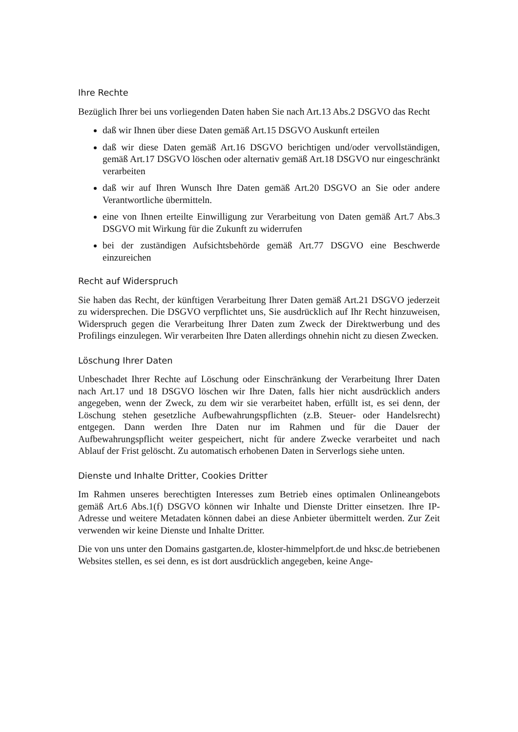Ihre Rechte
Bezüglich Ihrer bei uns vorliegenden Daten haben Sie nach Art.13 Abs.2 DSGVO das Recht
daß wir Ihnen über diese Daten gemäß Art.15 DSGVO Auskunft erteilen
daß wir diese Daten gemäß Art.16 DSGVO berichtigen und/oder vervollständigen, gemäß Art.17 DSGVO löschen oder alternativ gemäß Art.18 DSGVO nur eingeschränkt verarbeiten
daß wir auf Ihren Wunsch Ihre Daten gemäß Art.20 DSGVO an Sie oder andere Verantwortliche übermitteln.
eine von Ihnen erteilte Einwilligung zur Verarbeitung von Daten gemäß Art.7 Abs.3 DSGVO mit Wirkung für die Zukunft zu widerrufen
bei der zuständigen Aufsichtsbehörde gemäß Art.77 DSGVO eine Beschwerde einzureichen
Recht auf Widerspruch
Sie haben das Recht, der künftigen Verarbeitung Ihrer Daten gemäß Art.21 DSGVO jederzeit zu widersprechen. Die DSGVO verpflichtet uns, Sie ausdrücklich auf Ihr Recht hinzuweisen, Widerspruch gegen die Verarbeitung Ihrer Daten zum Zweck der Direktwerbung und des Profilings einzulegen. Wir verarbeiten Ihre Daten allerdings ohnehin nicht zu diesen Zwecken.
Löschung Ihrer Daten
Unbeschadet Ihrer Rechte auf Löschung oder Einschränkung der Verarbeitung Ihrer Daten nach Art.17 und 18 DSGVO löschen wir Ihre Daten, falls hier nicht ausdrücklich anders angegeben, wenn der Zweck, zu dem wir sie verarbeitet haben, erfüllt ist, es sei denn, der Löschung stehen gesetzliche Aufbewahrungspflichten (z.B. Steuer- oder Handelsrecht) entgegen. Dann werden Ihre Daten nur im Rahmen und für die Dauer der Aufbewahrungspflicht weiter gespeichert, nicht für andere Zwecke verarbeitet und nach Ablauf der Frist gelöscht. Zu automatisch erhobenen Daten in Serverlogs siehe unten.
Dienste und Inhalte Dritter, Cookies Dritter
Im Rahmen unseres berechtigten Interesses zum Betrieb eines optimalen Onlineangebots gemäß Art.6 Abs.1(f) DSGVO können wir Inhalte und Dienste Dritter einsetzen. Ihre IP-Adresse und weitere Metadaten können dabei an diese Anbieter übermittelt werden. Zur Zeit verwenden wir keine Dienste und Inhalte Dritter.
Die von uns unter den Domains gastgarten.de, kloster-himmelpfort.de und hksc.de betriebenen Websites stellen, es sei denn, es ist dort ausdrücklich angegeben, keine Ange-